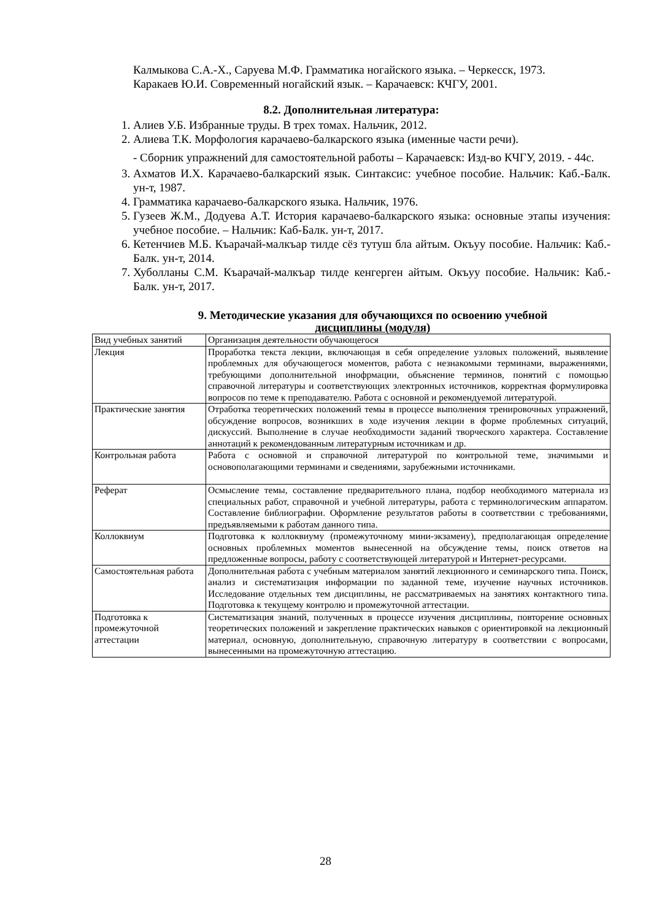Калмыкова С.А.-Х., Саруева М.Ф. Грамматика ногайского языка. – Черкесск, 1973.
Каракаев Ю.И. Современный ногайский язык. – Карачаевск: КЧГУ, 2001.
8.2. Дополнительная литература:
1. Алиев У.Б. Избранные труды. В трех томах. Нальчик, 2012.
2. Алиева Т.К. Морфология карачаево-балкарского языка (именные части речи).
- Сборник упражнений для самостоятельной работы – Карачаевск: Изд-во КЧГУ, 2019. - 44с.
3. Ахматов И.Х. Карачаево-балкарский язык. Синтаксис: учебное пособие. Нальчик: Каб.-Балк. ун-т, 1987.
4. Грамматика карачаево-балкарского языка. Нальчик, 1976.
5. Гузеев Ж.М., Додуева А.Т. История карачаево-балкарского языка: основные этапы изучения: учебное пособие. – Нальчик: Каб-Балк. ун-т, 2017.
6. Кетенчиев М.Б. Къарачай-малкъар тилде сёз тутуш бла айтым. Окъуу пособие. Нальчик: Каб.-Балк. ун-т, 2014.
7. Хуболланы С.М. Къарачай-малкъар тилде кенгерген айтым. Окъуу пособие. Нальчик: Каб.-Балк. ун-т, 2017.
9. Методические указания для обучающихся по освоению учебной
дисциплины (модуля)
| Вид учебных занятий | Организация деятельности обучающегося |
| --- | --- |
| Лекция | Проработка текста лекции, включающая в себя определение узловых положений, выявление проблемных для обучающегося моментов, работа с незнакомыми терминами, выражениями, требующими дополнительной инофрмации, объяснение терминов, понятий с помощью справочной литературы и соответствующих электронных источников, корректная формулировка вопросов по теме к преподавателю. Работа с основной и рекомендуемой литературой. |
| Практические занятия | Отработка теоретических положений темы в процессе выполнения тренировочных упражнений, обсуждение вопросов, возникших в ходе изучения лекции в форме проблемных ситуаций, дискуссий. Выполнение в случае необходимости заданий творческого характера. Составление аннотаций к рекомендованным литературным источникам и др. |
| Контрольная работа | Работа с основной и справочной литературой по контрольной теме, значимыми и основополагающими терминами и сведениями, зарубежными источниками. |
| Реферат | Осмысление темы, составление предварительного плана, подбор необходимого материала из специальных работ, справочной и учебной литературы, работа с терминологическим аппаратом. Составление библиографии. Оформление результатов работы в соответствии с требованиями, предъявляемыми к работам данного типа. |
| Коллоквиум | Подготовка к коллоквиуму (промежуточному мини-экзамену), предполагающая определение основных проблемных моментов вынесенной на обсуждение темы, поиск ответов на предложенные вопросы, работу с соответствующей литературой и Интернет-ресурсами. |
| Самостоятельная работа | Дополнительная работа с учебным материалом занятий лекционного и семинарского типа. Поиск, анализ и систематизация информации по заданной теме, изучение научных источников. Исследование отдельных тем дисциплины, не рассматриваемых на занятиях контактного типа. Подготовка к текущему контролю и промежуточной аттестации. |
| Подготовка к промежуточной аттестации | Систематизация знаний, полученных в процессе изучения дисциплины, повторение основных теоретических положений и закрепление практических навыков с ориентировкой на лекционный материал, основную, дополнительную, справочную литературу в соответствии с вопросами, вынесенными на промежуточную аттестацию. |
28